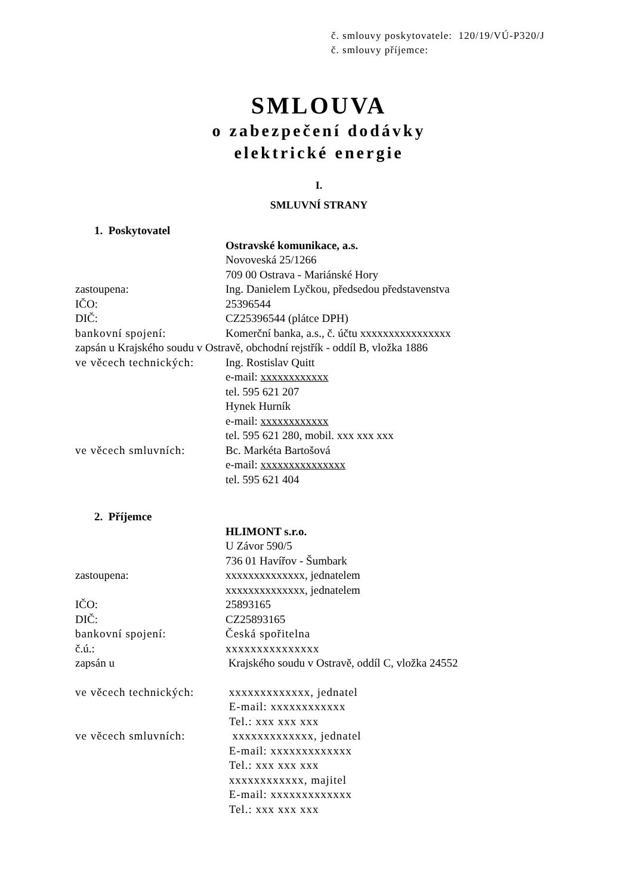č. smlouvy poskytovatele: 120/19/VÚ-P320/J
č. smlouvy příjemce:
SMLOUVA
o zabezpečení dodávky
elektrické energie
I.
SMLUVNÍ STRANY
1. Poskytovatel
Ostravské komunikace, a.s.
Novoveská 25/1266
709 00 Ostrava - Mariánské Hory
zastoupena: Ing. Danielem Lyčkou, předsedou představenstva
IČO: 25396544
DIČ: CZ25396544 (plátce DPH)
bankovní spojení: Komerční banka, a.s., č. účtu xxxxxxxxxxxxxxxx
zapsán u Krajského soudu v Ostravě, obchodní rejstřík - oddíl B, vložka 1886
ve věcech technických:
Ing. Rostislav Quitt
e-mail: xxxxxxxxxxxx
tel. 595 621 207
Hynek Hurník
e-mail: xxxxxxxxxxxx
tel. 595 621 280, mobil. xxx xxx xxx
ve věcech smluvních: Bc. Markéta Bartošová
e-mail: xxxxxxxxxxxxxxx
tel. 595 621 404
2. Příjemce
HLIMONT s.r.o.
U Závor 590/5
736 01 Havířov - Šumbark
zastoupena: xxxxxxxxxxxxxx, jednatelem
xxxxxxxxxxxxxx, jednatelem
IČO: 25893165
DIČ: CZ25893165
bankovní spojení: Česká spořitelna
č.ú.: xxxxxxxxxxxxxxx
zapsán u Krajského soudu v Ostravě, oddíl C, vložka 24552
ve věcech technických:
xxxxxxxxxxxxx, jednatel
E-mail: xxxxxxxxxxxx
Tel.: xxx xxx xxx
ve věcech smluvních: xxxxxxxxxxxxx, jednatel
E-mail: xxxxxxxxxxxxx
Tel.: xxx xxx xxx
xxxxxxxxxxxx, majitel
E-mail: xxxxxxxxxxxxx
Tel.: xxx xxx xxx